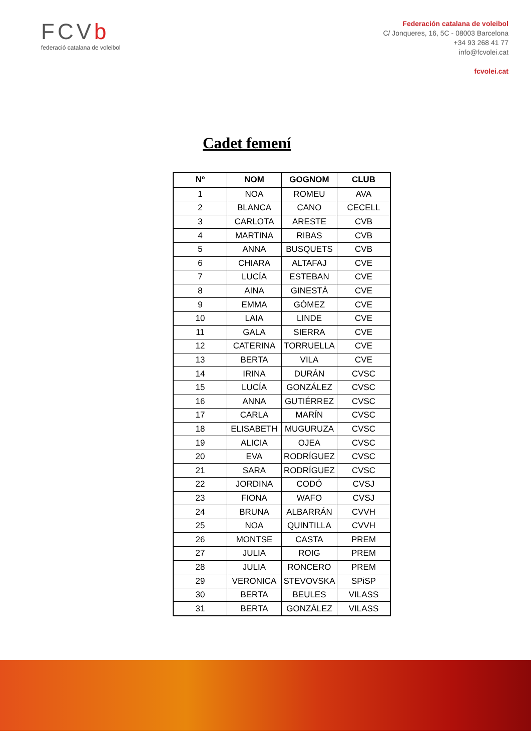FCVb
federació catalana de voleibol
Federación catalana de voleibol
C/ Jonqueres, 16, 5C - 08003 Barcelona
+34 93 268 41 77
info@fcvolei.cat
fcvolei.cat
Cadet femení
| Nº | NOM | GOGNOM | CLUB |
| --- | --- | --- | --- |
| 1 | NOA | ROMEU | AVA |
| 2 | BLANCA | CANO | CECELL |
| 3 | CARLOTA | ARESTE | CVB |
| 4 | MARTINA | RIBAS | CVB |
| 5 | ANNA | BUSQUETS | CVB |
| 6 | CHIARA | ALTAFAJ | CVE |
| 7 | LUCÍA | ESTEBAN | CVE |
| 8 | AINA | GINESTÀ | CVE |
| 9 | EMMA | GÓMEZ | CVE |
| 10 | LAIA | LINDE | CVE |
| 11 | GALA | SIERRA | CVE |
| 12 | CATERINA | TORRUELLA | CVE |
| 13 | BERTA | VILA | CVE |
| 14 | IRINA | DURÁN | CVSC |
| 15 | LUCÍA | GONZÁLEZ | CVSC |
| 16 | ANNA | GUTIÉRREZ | CVSC |
| 17 | CARLA | MARÍN | CVSC |
| 18 | ELISABETH | MUGURUZA | CVSC |
| 19 | ALICIA | OJEA | CVSC |
| 20 | EVA | RODRÍGUEZ | CVSC |
| 21 | SARA | RODRÍGUEZ | CVSC |
| 22 | JORDINA | CODÓ | CVSJ |
| 23 | FIONA | WAFO | CVSJ |
| 24 | BRUNA | ALBARRÁN | CVVH |
| 25 | NOA | QUINTILLA | CVVH |
| 26 | MONTSE | CASTA | PREM |
| 27 | JULIA | ROIG | PREM |
| 28 | JULIA | RONCERO | PREM |
| 29 | VERONICA | STEVOVSKA | SPiSP |
| 30 | BERTA | BEULES | VILASS |
| 31 | BERTA | GONZÁLEZ | VILASS |